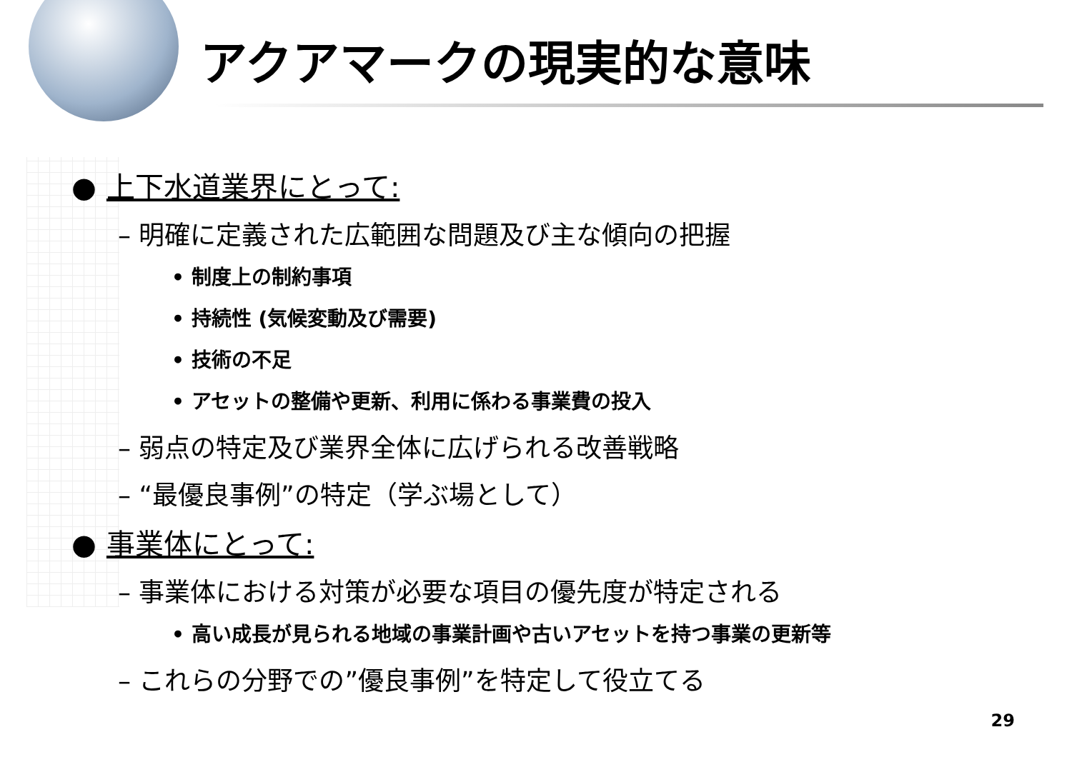アクアマークの現実的な意味
● 上下水道業界にとって:
– 明確に定義された広範囲な問題及び主な傾向の把握
• 制度上の制約事項
• 持続性 (気候変動及び需要)
• 技術の不足
• アセットの整備や更新、利用に係わる事業費の投入
– 弱点の特定及び業界全体に広げられる改善戦略
– “最優良事例”の特定（学ぶ場として）
● 事業体にとって:
– 事業体における対策が必要な項目の優先度が特定される
• 高い成長が見られる地域の事業計画や古いアセットを持つ事業の更新等
– これらの分野での”優良事例”を特定して役立てる
29